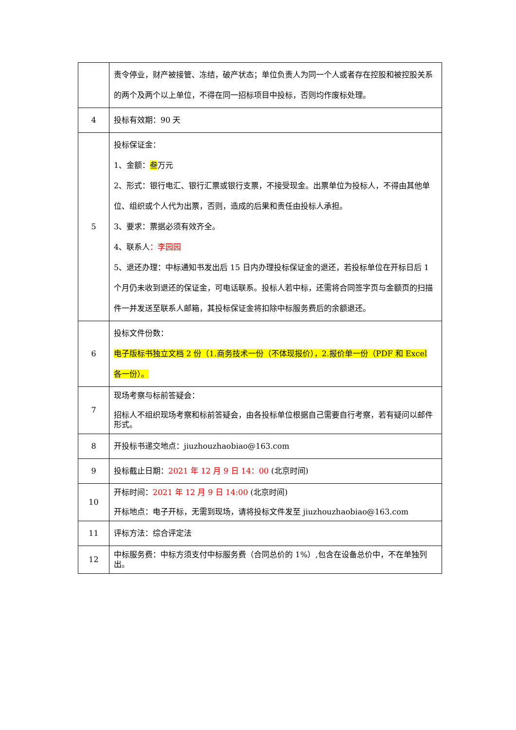| | 责令停业，财产被接管、冻结，破产状态；单位负责人为同一个人或者存在控股和被控股关系的两个及两个以上单位，不得在同一招标项目中投标，否则均作废标处理。 |
| 4 | 投标有效期：90 天 |
| 5 | 投标保证金： 1、金额： 叁 万元 2、形式：银行电汇、银行汇票或银行支票，不接受现金。出票单位为投标人，不得由其他单位、组织或个人代为出票，否则，造成的后果和责任由投标人承担。 3、要求：票据必须有效齐全。 4、联系人 ：李园园 5、退还办理：中标通知书发出后 15 日内办理投标保证金的退还，若投标单位在开标日后 1 个月仍未收到退还的保证金，可电话联系。投标人若中标，还需将合同签字页与金额页的扫描件一并发送至联系人邮箱，其投标保证金将扣除中标服务费后的余额退还。 |
| 6 | 投标文件份数： 电子版标书独立文档 2 份（1.商务技术一份（不体现报价），2.报价单一份（PDF 和 Excel 各一份）。 |
| 7 | 现场考察与标前答疑会： 招标人不组织现场考察和标前答疑会，由各投标单位根据自己需要自行考察，若有疑问以邮件形式。 |
| 8 | 开投标书递交地点：jiuzhouzhaobiao@163.com |
| 9 | 投标截止日期： 2021 年 12 月 9 日 14：00 (北京时间) |
| 10 | 开标时间： 2021 年 12 月 9 日 14:00 (北京时间) 开标地点：电子开标，无需到现场，请将投标文件发至 jiuzhouzhaobiao@163.com |
| 11 | 评标方法：综合评定法 |
| 12 | 中标服务费：中标方须支付中标服务费（合同总价的 1%）,包含在设备总价中，不在单独列出。 |